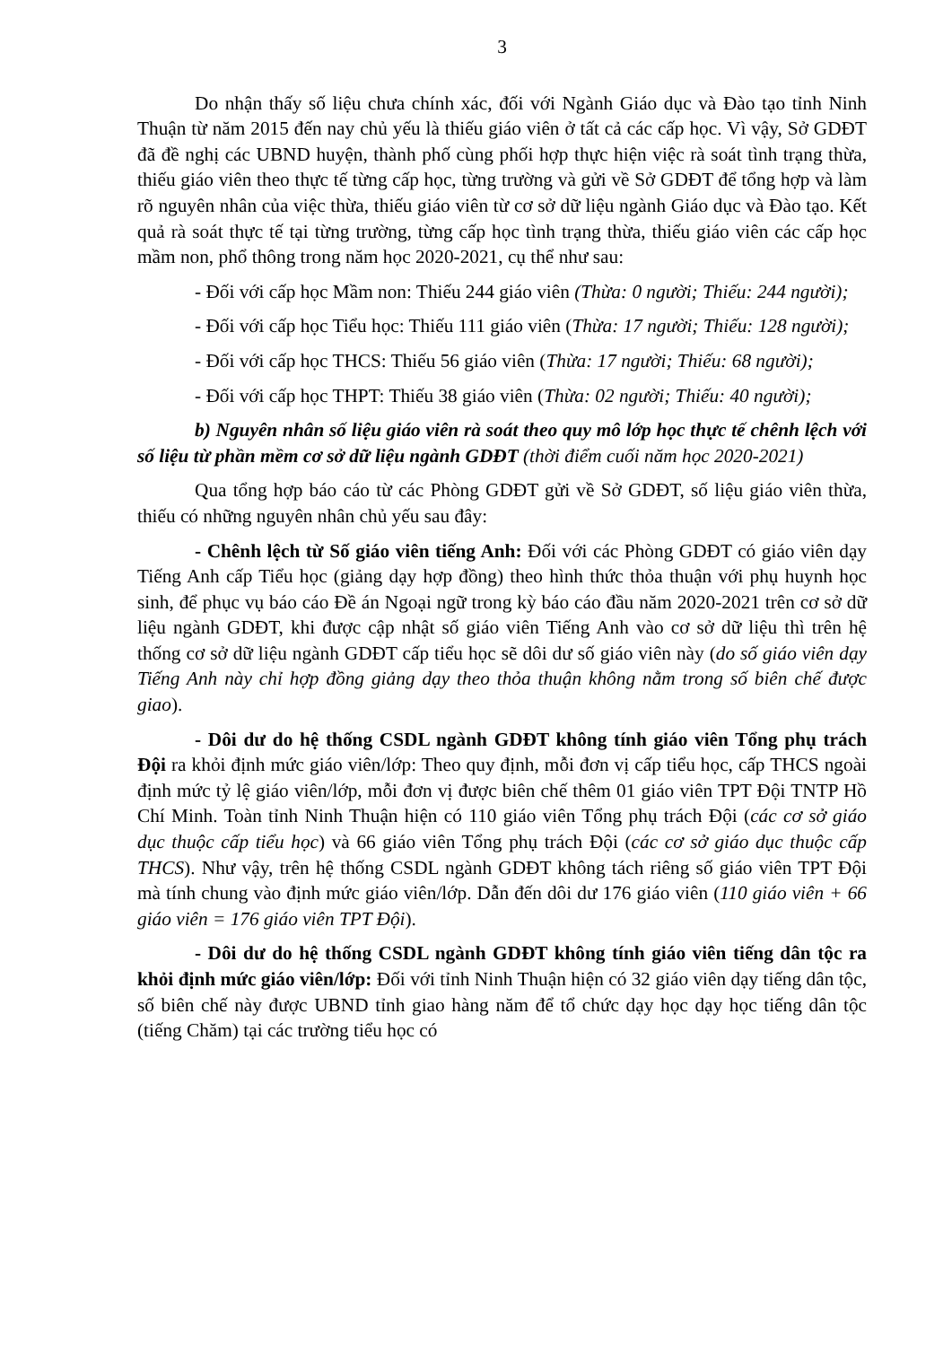3
Do nhận thấy số liệu chưa chính xác, đối với Ngành Giáo dục và Đào tạo tỉnh Ninh Thuận từ năm 2015 đến nay chủ yếu là thiếu giáo viên ở tất cả các cấp học. Vì vậy, Sở GDĐT đã đề nghị các UBND huyện, thành phố cùng phối hợp thực hiện việc rà soát tình trạng thừa, thiếu giáo viên theo thực tế từng cấp học, từng trường và gửi về Sở GDĐT để tổng hợp và làm rõ nguyên nhân của việc thừa, thiếu giáo viên từ cơ sở dữ liệu ngành Giáo dục và Đào tạo. Kết quả rà soát thực tế tại từng trường, từng cấp học tình trạng thừa, thiếu giáo viên các cấp học mầm non, phổ thông trong năm học 2020-2021, cụ thể như sau:
- Đối với cấp học Mầm non: Thiếu 244 giáo viên (Thừa: 0 người; Thiếu: 244 người);
- Đối với cấp học Tiểu học: Thiếu 111 giáo viên (Thừa: 17 người; Thiếu: 128 người);
- Đối với cấp học THCS: Thiếu 56 giáo viên (Thừa: 17 người; Thiếu: 68 người);
- Đối với cấp học THPT: Thiếu 38 giáo viên (Thừa: 02 người; Thiếu: 40 người);
b) Nguyên nhân số liệu giáo viên rà soát theo quy mô lớp học thực tế chênh lệch với số liệu từ phần mềm cơ sở dữ liệu ngành GDĐT (thời điểm cuối năm học 2020-2021)
Qua tổng hợp báo cáo từ các Phòng GDĐT gửi về Sở GDĐT, số liệu giáo viên thừa, thiếu có những nguyên nhân chủ yếu sau đây:
- Chênh lệch từ Số giáo viên tiếng Anh: Đối với các Phòng GDĐT có giáo viên dạy Tiếng Anh cấp Tiểu học (giảng dạy hợp đồng) theo hình thức thỏa thuận với phụ huynh học sinh, để phục vụ báo cáo Đề án Ngoại ngữ trong kỳ báo cáo đầu năm 2020-2021 trên cơ sở dữ liệu ngành GDĐT, khi được cập nhật số giáo viên Tiếng Anh vào cơ sở dữ liệu thì trên hệ thống cơ sở dữ liệu ngành GDĐT cấp tiểu học sẽ dôi dư số giáo viên này (do số giáo viên dạy Tiếng Anh này chỉ hợp đồng giảng dạy theo thỏa thuận không nằm trong số biên chế được giao).
- Dôi dư do hệ thống CSDL ngành GDĐT không tính giáo viên Tổng phụ trách Đội ra khỏi định mức giáo viên/lớp: Theo quy định, mỗi đơn vị cấp tiểu học, cấp THCS ngoài định mức tỷ lệ giáo viên/lớp, mỗi đơn vị được biên chế thêm 01 giáo viên TPT Đội TNTP Hồ Chí Minh. Toàn tỉnh Ninh Thuận hiện có 110 giáo viên Tổng phụ trách Đội (các cơ sở giáo dục thuộc cấp tiểu học) và 66 giáo viên Tổng phụ trách Đội (các cơ sở giáo dục thuộc cấp THCS). Như vậy, trên hệ thống CSDL ngành GDĐT không tách riêng số giáo viên TPT Đội mà tính chung vào định mức giáo viên/lớp. Dẫn đến dôi dư 176 giáo viên (110 giáo viên + 66 giáo viên = 176 giáo viên TPT Đội).
- Dôi dư do hệ thống CSDL ngành GDĐT không tính giáo viên tiếng dân tộc ra khỏi định mức giáo viên/lớp: Đối với tỉnh Ninh Thuận hiện có 32 giáo viên dạy tiếng dân tộc, số biên chế này được UBND tỉnh giao hàng năm để tổ chức dạy học dạy học tiếng dân tộc (tiếng Chăm) tại các trường tiểu học có